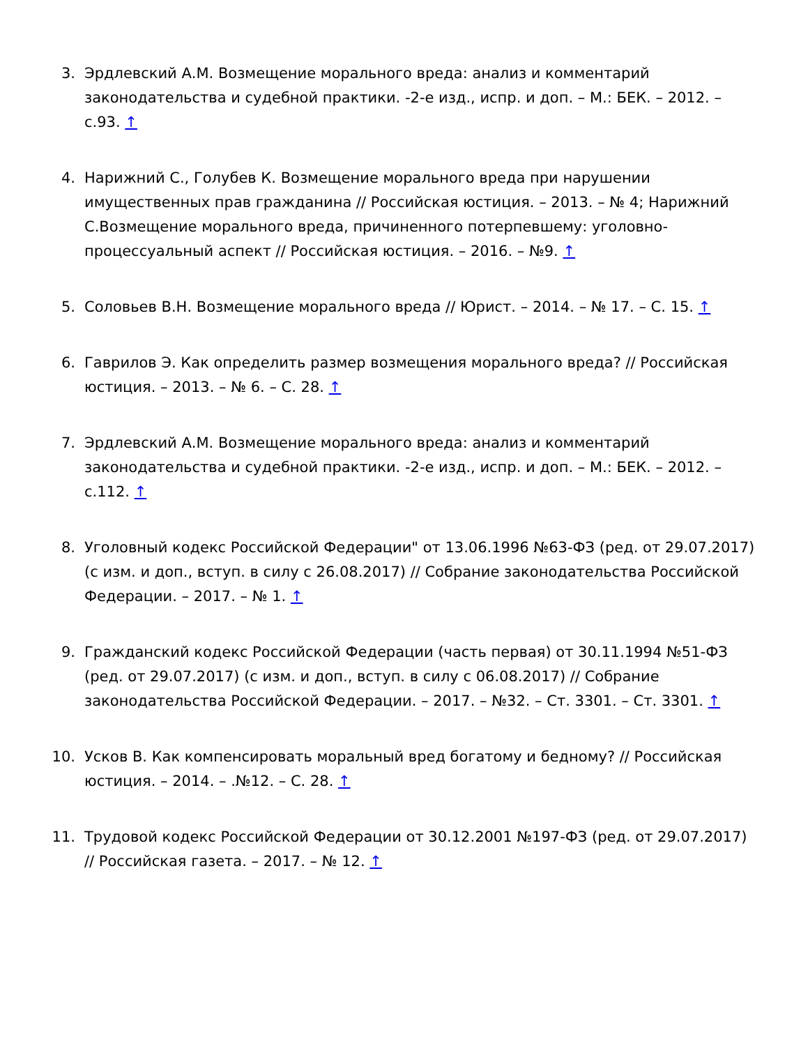3. Эрдлевский А.М. Возмещение морального вреда: анализ и комментарий законодательства и судебной практики. -2-е изд., испр. и доп. – М.: БЕК. – 2012. – с.93. ↑
4. Нарижний С., Голубев К. Возмещение морального вреда при нарушении имущественных прав гражданина // Российская юстиция. – 2013. – № 4; Нарижний С.Возмещение морального вреда, причиненного потерпевшему: уголовно-процессуальный аспект // Российская юстиция. – 2016. – №9. ↑
5. Соловьев В.Н. Возмещение морального вреда // Юрист. – 2014. – № 17. – С. 15. ↑
6. Гаврилов Э. Как определить размер возмещения морального вреда? // Российская юстиция. – 2013. – № 6. – С. 28. ↑
7. Эрдлевский А.М. Возмещение морального вреда: анализ и комментарий законодательства и судебной практики. -2-е изд., испр. и доп. – М.: БЕК. – 2012. – с.112. ↑
8. Уголовный кодекс Российской Федерации" от 13.06.1996 №63-ФЗ (ред. от 29.07.2017) (с изм. и доп., вступ. в силу с 26.08.2017) // Собрание законодательства Российской Федерации. – 2017. – № 1. ↑
9. Гражданский кодекс Российской Федерации (часть первая) от 30.11.1994 №51-ФЗ (ред. от 29.07.2017) (с изм. и доп., вступ. в силу с 06.08.2017) // Собрание законодательства Российской Федерации. – 2017. – №32. – Ст. 3301. – Ст. 3301. ↑
10. Усков В. Как компенсировать моральный вред богатому и бедному? // Российская юстиция. – 2014. – .№12. – С. 28. ↑
11. Трудовой кодекс Российской Федерации от 30.12.2001 №197-ФЗ (ред. от 29.07.2017) // Российская газета. – 2017. – № 12. ↑